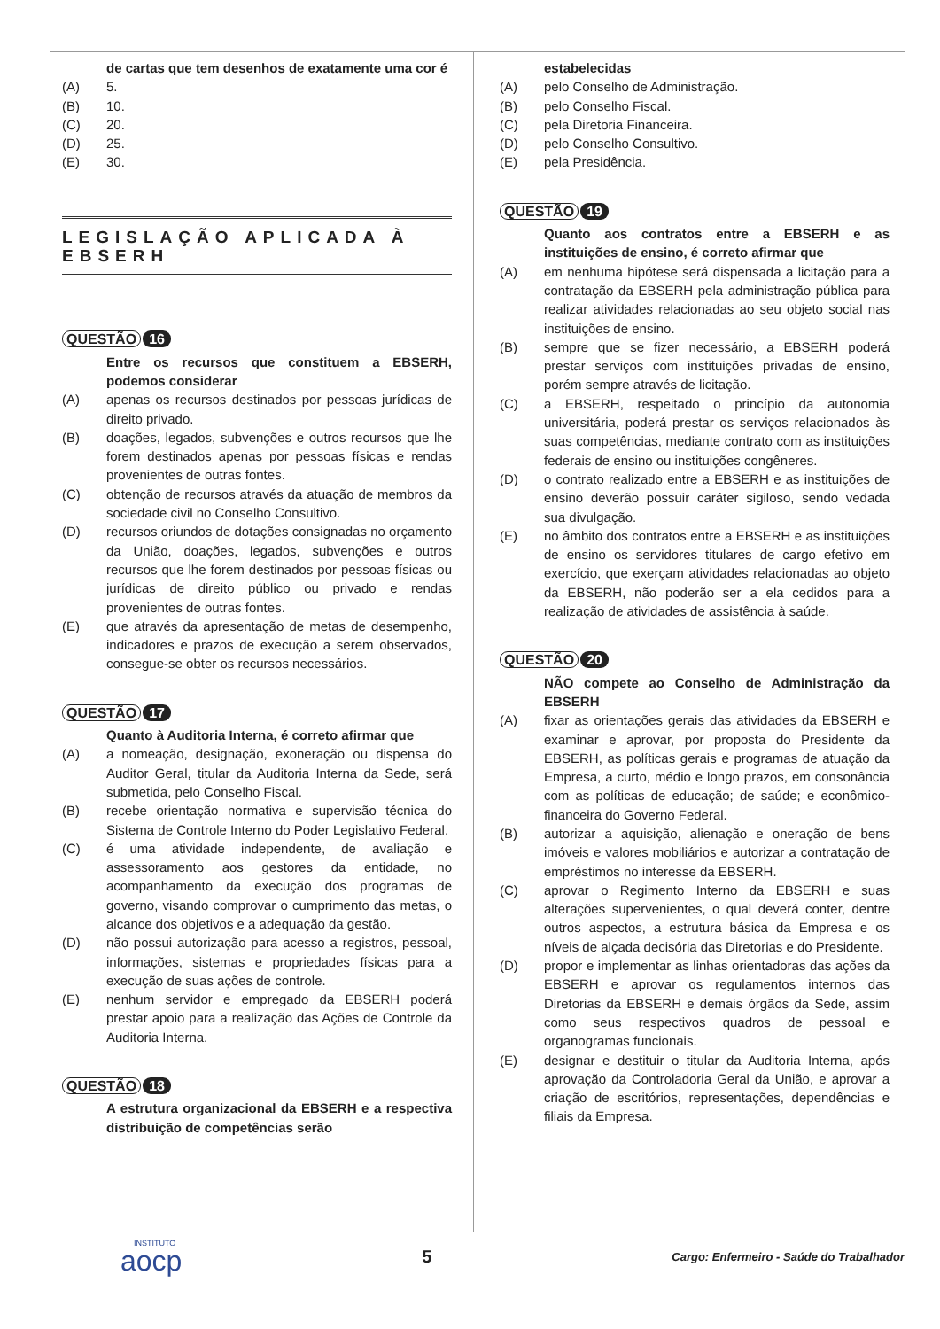de cartas que tem desenhos de exatamente uma cor é
(A) 5.
(B) 10.
(C) 20.
(D) 25.
(E) 30.
LEGISLAÇÃO APLICADA À EBSERH
QUESTÃO 16
Entre os recursos que constituem a EBSERH, podemos considerar
(A) apenas os recursos destinados por pessoas jurídicas de direito privado.
(B) doações, legados, subvenções e outros recursos que lhe forem destinados apenas por pessoas físicas e rendas provenientes de outras fontes.
(C) obtenção de recursos através da atuação de membros da sociedade civil no Conselho Consultivo.
(D) recursos oriundos de dotações consignadas no orçamento da União, doações, legados, subvenções e outros recursos que lhe forem destinados por pessoas físicas ou jurídicas de direito público ou privado e rendas provenientes de outras fontes.
(E) que através da apresentação de metas de desempenho, indicadores e prazos de execução a serem observados, consegue-se obter os recursos necessários.
QUESTÃO 17
Quanto à Auditoria Interna, é correto afirmar que
(A) a nomeação, designação, exoneração ou dispensa do Auditor Geral, titular da Auditoria Interna da Sede, será submetida, pelo Conselho Fiscal.
(B) recebe orientação normativa e supervisão técnica do Sistema de Controle Interno do Poder Legislativo Federal.
(C) é uma atividade independente, de avaliação e assessoramento aos gestores da entidade, no acompanhamento da execução dos programas de governo, visando comprovar o cumprimento das metas, o alcance dos objetivos e a adequação da gestão.
(D) não possui autorização para acesso a registros, pessoal, informações, sistemas e propriedades físicas para a execução de suas ações de controle.
(E) nenhum servidor e empregado da EBSERH poderá prestar apoio para a realização das Ações de Controle da Auditoria Interna.
QUESTÃO 18
A estrutura organizacional da EBSERH e a respectiva distribuição de competências serão
estabelecidas
(A) pelo Conselho de Administração.
(B) pelo Conselho Fiscal.
(C) pela Diretoria Financeira.
(D) pelo Conselho Consultivo.
(E) pela Presidência.
QUESTÃO 19
Quanto aos contratos entre a EBSERH e as instituições de ensino, é correto afirmar que
(A) em nenhuma hipótese será dispensada a licitação para a contratação da EBSERH pela administração pública para realizar atividades relacionadas ao seu objeto social nas instituições de ensino.
(B) sempre que se fizer necessário, a EBSERH poderá prestar serviços com instituições privadas de ensino, porém sempre através de licitação.
(C) a EBSERH, respeitado o princípio da autonomia universitária, poderá prestar os serviços relacionados às suas competências, mediante contrato com as instituições federais de ensino ou instituições congêneres.
(D) o contrato realizado entre a EBSERH e as instituições de ensino deverão possuir caráter sigiloso, sendo vedada sua divulgação.
(E) no âmbito dos contratos entre a EBSERH e as instituições de ensino os servidores titulares de cargo efetivo em exercício, que exerçam atividades relacionadas ao objeto da EBSERH, não poderão ser a ela cedidos para a realização de atividades de assistência à saúde.
QUESTÃO 20
NÃO compete ao Conselho de Administração da EBSERH
(A) fixar as orientações gerais das atividades da EBSERH e examinar e aprovar, por proposta do Presidente da EBSERH, as políticas gerais e programas de atuação da Empresa, a curto, médio e longo prazos, em consonância com as políticas de educação; de saúde; e econômico-financeira do Governo Federal.
(B) autorizar a aquisição, alienação e oneração de bens imóveis e valores mobiliários e autorizar a contratação de empréstimos no interesse da EBSERH.
(C) aprovar o Regimento Interno da EBSERH e suas alterações supervenientes, o qual deverá conter, dentre outros aspectos, a estrutura básica da Empresa e os níveis de alçada decisória das Diretorias e do Presidente.
(D) propor e implementar as linhas orientadoras das ações da EBSERH e aprovar os regulamentos internos das Diretorias da EBSERH e demais órgãos da Sede, assim como seus respectivos quadros de pessoal e organogramas funcionais.
(E) designar e destituir o titular da Auditoria Interna, após aprovação da Controladoria Geral da União, e aprovar a criação de escritórios, representações, dependências e filiais da Empresa.
INSTITUTO
aocp
5
Cargo: Enfermeiro - Saúde do Trabalhador